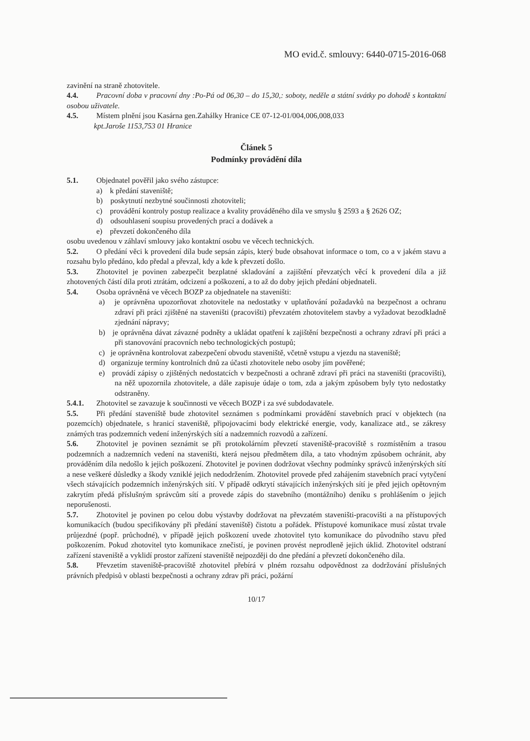MO evid.č. smlouvy: 6440-0715-2016-068
zavinění na straně zhotovitele.
4.4. Pracovní doba v pracovní dny :Po-Pá od 06,30 – do 15,30,: soboty, neděle a státní svátky po dohodě s kontaktní osobou uživatele.
4.5. Místem plnění jsou Kasárna gen.Zahálky Hranice CE 07-12-01/004,006,008,033
kpt.Jaroše 1153,753 01 Hranice
Článek 5
Podmínky provádění díla
5.1. Objednatel pověřil jako svého zástupce:
a) k předání staveniště;
b) poskytnutí nezbytné součinnosti zhotoviteli;
c) provádění kontroly postup realizace a kvality prováděného díla ve smyslu § 2593 a § 2626 OZ;
d) odsouhlasení soupisu provedených prací a dodávek a
e) převzetí dokončeného díla
osobu uvedenou v záhlaví smlouvy jako kontaktní osobu ve věcech technických.
5.2. O předání věci k provedení díla bude sepsán zápis, který bude obsahovat informace o tom, co a v jakém stavu a rozsahu bylo předáno, kdo předal a převzal, kdy a kde k převzetí došlo.
5.3. Zhotovitel je povinen zabezpečit bezplatné skladování a zajištění převzatých věcí k provedení díla a již zhotovených částí díla proti ztrátám, odcizení a poškození, a to až do doby jejich předání objednateli.
5.4. Osoba oprávněná ve věcech BOZP za objednatele na staveništi:
a) je oprávněna upozorňovat zhotovitele na nedostatky v uplatňování požadavků na bezpečnost a ochranu zdraví při práci zjištěné na staveništi (pracovišti) převzatém zhotovitelem stavby a vyžadovat bezodkladně zjednání nápravy;
b) je oprávněna dávat závazné podněty a ukládat opatření k zajištění bezpečnosti a ochrany zdraví při práci a při stanovování pracovních nebo technologických postupů;
c) je oprávněna kontrolovat zabezpečení obvodu staveniště, včetně vstupu a vjezdu na staveniště;
d) organizuje termíny kontrolních dnů za účasti zhotovitele nebo osoby jím pověřené;
e) provádí zápisy o zjištěných nedostatcích v bezpečnosti a ochraně zdraví při práci na staveništi (pracovišti), na něž upozornila zhotovitele, a dále zapisuje údaje o tom, zda a jakým způsobem byly tyto nedostatky odstraněny.
5.4.1. Zhotovitel se zavazuje k součinnosti ve věcech BOZP i za své subdodavatele.
5.5. Při předání staveniště bude zhotovitel seznámen s podmínkami provádění stavebních prací v objektech (na pozemcích) objednatele, s hranicí staveniště, připojovacími body elektrické energie, vody, kanalizace atd., se zákresy známých tras podzemních vedení inženýrských sítí a nadzemních rozvodů a zařízení.
5.6. Zhotovitel je povinen seznámit se při protokolárním převzetí staveniště-pracoviště s rozmístěním a trasou podzemních a nadzemních vedení na staveništi, která nejsou předmětem díla, a tato vhodným způsobem ochránit, aby prováděním díla nedošlo k jejich poškození. Zhotovitel je povinen dodržovat všechny podmínky správců inženýrských sítí a nese veškeré důsledky a škody vzniklé jejich nedodržením. Zhotovitel provede před zahájením stavebních prací vytyčení všech stávajících podzemních inženýrských sítí. V případě odkrytí stávajících inženýrských sítí je před jejich opětovným zakrytím předá příslušným správcům sítí a provede zápis do stavebního (montážního) deníku s prohlášením o jejich neporušenosti.
5.7. Zhotovitel je povinen po celou dobu výstavby dodržovat na převzatém staveništi-pracovišti a na přístupových komunikacích (budou specifikovány při předání staveniště) čistotu a pořádek. Přístupové komunikace musí zůstat trvale průjezdné (popř. průchodné), v případě jejich poškození uvede zhotovitel tyto komunikace do původního stavu před poškozením. Pokud zhotovitel tyto komunikace znečistí, je povinen provést neprodleně jejich úklid. Zhotovitel odstraní zařízení staveniště a vyklidí prostor zařízení staveniště nejpozději do dne předání a převzetí dokončeného díla.
5.8. Převzetím staveniště-pracoviště zhotovitel přebírá v plném rozsahu odpovědnost za dodržování příslušných právních předpisů v oblasti bezpečnosti a ochrany zdrav při práci, požární
10/17